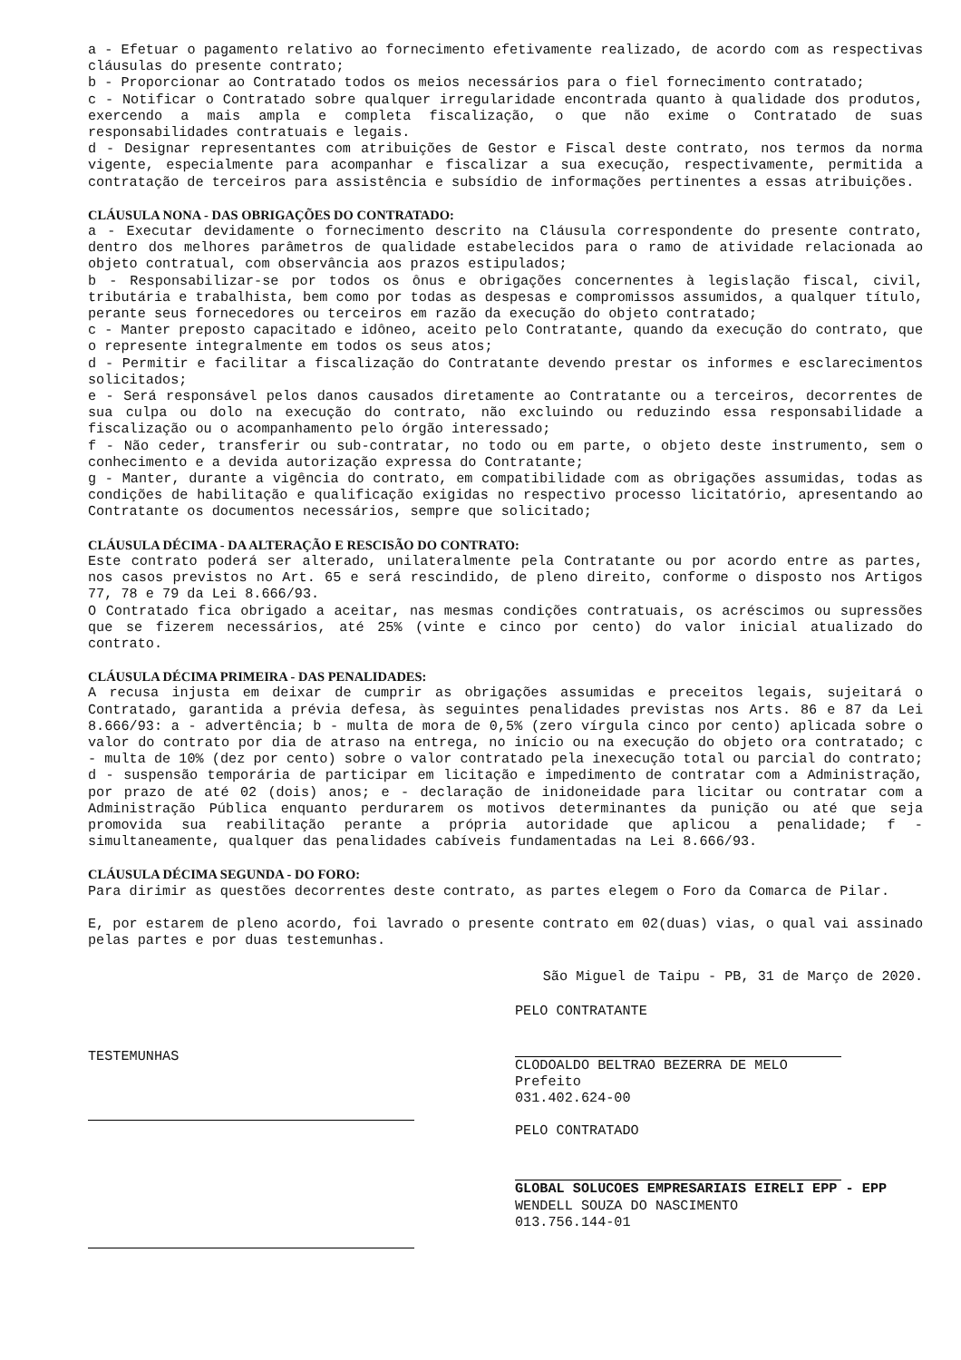a - Efetuar o pagamento relativo ao fornecimento efetivamente realizado, de acordo com as respectivas cláusulas do presente contrato;
b - Proporcionar ao Contratado todos os meios necessários para o fiel fornecimento contratado;
c - Notificar o Contratado sobre qualquer irregularidade encontrada quanto à qualidade dos produtos, exercendo a mais ampla e completa fiscalização, o que não exime o Contratado de suas responsabilidades contratuais e legais.
d - Designar representantes com atribuições de Gestor e Fiscal deste contrato, nos termos da norma vigente, especialmente para acompanhar e fiscalizar a sua execução, respectivamente, permitida a contratação de terceiros para assistência e subsídio de informações pertinentes a essas atribuições.
CLÁUSULA NONA - DAS OBRIGAÇÕES DO CONTRATADO:
a - Executar devidamente o fornecimento descrito na Cláusula correspondente do presente contrato, dentro dos melhores parâmetros de qualidade estabelecidos para o ramo de atividade relacionada ao objeto contratual, com observância aos prazos estipulados;
b - Responsabilizar-se por todos os ônus e obrigações concernentes à legislação fiscal, civil, tributária e trabalhista, bem como por todas as despesas e compromissos assumidos, a qualquer título, perante seus fornecedores ou terceiros em razão da execução do objeto contratado;
c - Manter preposto capacitado e idôneo, aceito pelo Contratante, quando da execução do contrato, que o represente integralmente em todos os seus atos;
d - Permitir e facilitar a fiscalização do Contratante devendo prestar os informes e esclarecimentos solicitados;
e - Será responsável pelos danos causados diretamente ao Contratante ou a terceiros, decorrentes de sua culpa ou dolo na execução do contrato, não excluindo ou reduzindo essa responsabilidade a fiscalização ou o acompanhamento pelo órgão interessado;
f - Não ceder, transferir ou sub-contratar, no todo ou em parte, o objeto deste instrumento, sem o conhecimento e a devida autorização expressa do Contratante;
g - Manter, durante a vigência do contrato, em compatibilidade com as obrigações assumidas, todas as condições de habilitação e qualificação exigidas no respectivo processo licitatório, apresentando ao Contratante os documentos necessários, sempre que solicitado;
CLÁUSULA DÉCIMA - DA ALTERAÇÃO E RESCISÃO DO CONTRATO:
Este contrato poderá ser alterado, unilateralmente pela Contratante ou por acordo entre as partes, nos casos previstos no Art. 65 e será rescindido, de pleno direito, conforme o disposto nos Artigos 77, 78 e 79 da Lei 8.666/93.
O Contratado fica obrigado a aceitar, nas mesmas condições contratuais, os acréscimos ou supressões que se fizerem necessários, até 25% (vinte e cinco por cento) do valor inicial atualizado do contrato.
CLÁUSULA DÉCIMA PRIMEIRA - DAS PENALIDADES:
A recusa injusta em deixar de cumprir as obrigações assumidas e preceitos legais, sujeitará o Contratado, garantida a prévia defesa, às seguintes penalidades previstas nos Arts. 86 e 87 da Lei 8.666/93: a - advertência; b - multa de mora de 0,5% (zero vírgula cinco por cento) aplicada sobre o valor do contrato por dia de atraso na entrega, no início ou na execução do objeto ora contratado; c - multa de 10% (dez por cento) sobre o valor contratado pela inexecução total ou parcial do contrato; d - suspensão temporária de participar em licitação e impedimento de contratar com a Administração, por prazo de até 02 (dois) anos; e - declaração de inidoneidade para licitar ou contratar com a Administração Pública enquanto perdurarem os motivos determinantes da punição ou até que seja promovida sua reabilitação perante a própria autoridade que aplicou a penalidade; f - simultaneamente, qualquer das penalidades cabíveis fundamentadas na Lei 8.666/93.
CLÁUSULA DÉCIMA SEGUNDA - DO FORO:
Para dirimir as questões decorrentes deste contrato, as partes elegem o Foro da Comarca de Pilar.
E, por estarem de pleno acordo, foi lavrado o presente contrato em 02(duas) vias, o qual vai assinado pelas partes e por duas testemunhas.
São Miguel de Taipu - PB, 31 de Março de 2020.
TESTEMUNHAS
PELO CONTRATANTE
CLODOALDO BELTRAO BEZERRA DE MELO
Prefeito
031.402.624-00
PELO CONTRATADO
GLOBAL SOLUCOES EMPRESARIAIS EIRELI EPP - EPP
WENDELL SOUZA DO NASCIMENTO
013.756.144-01